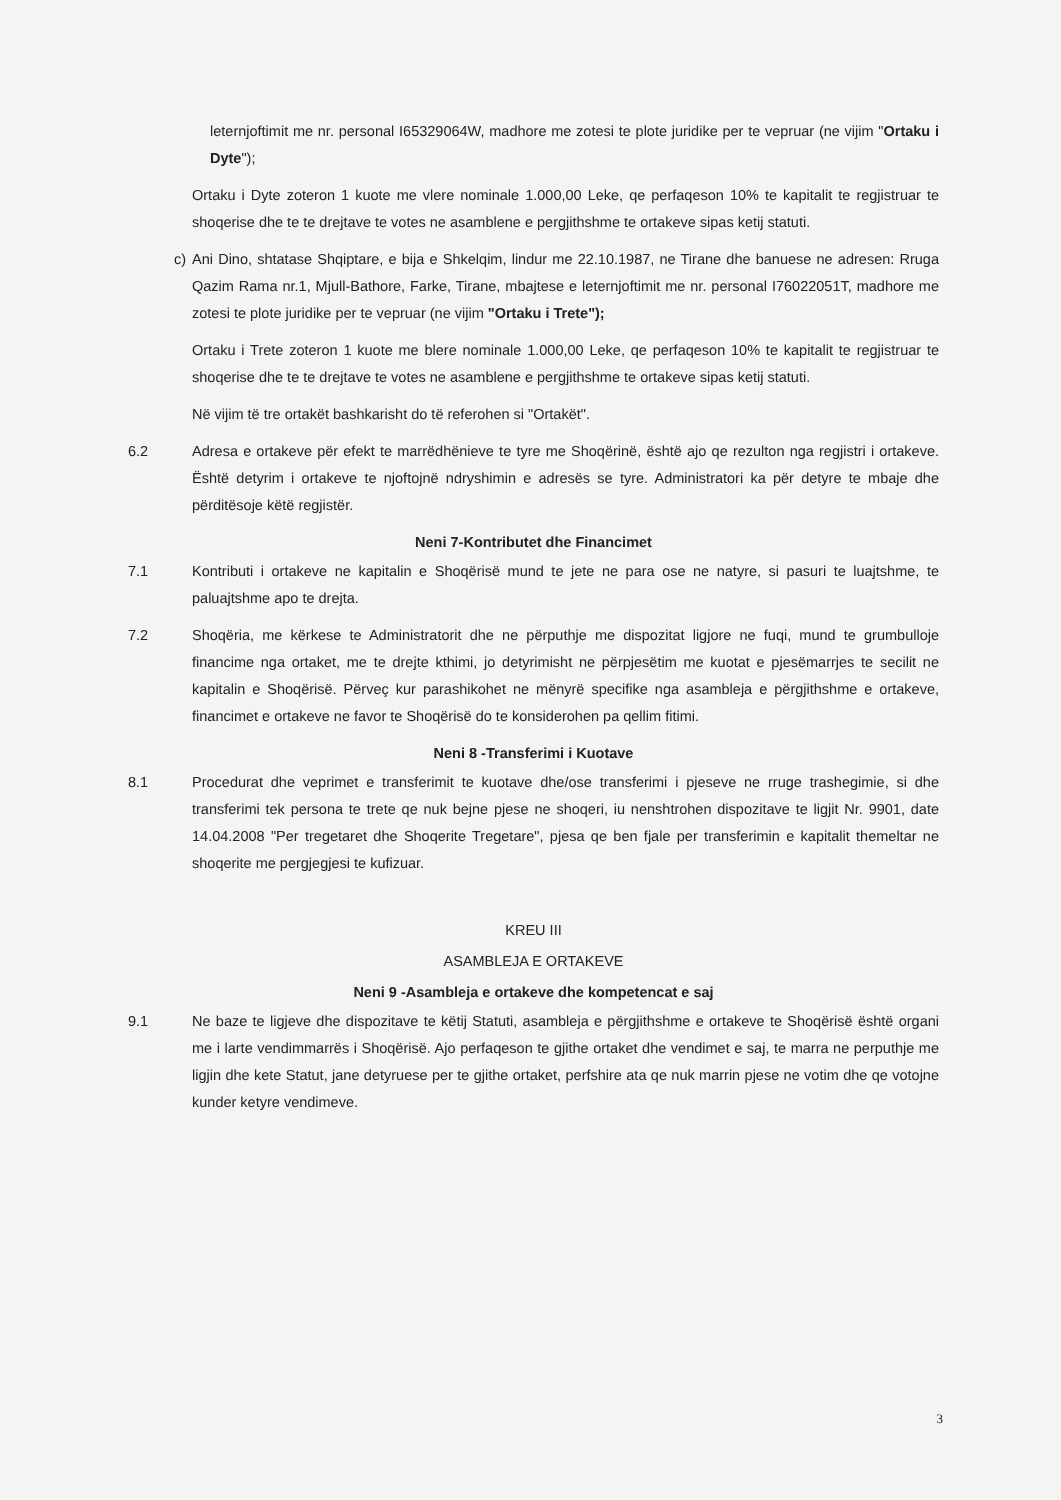leternjoftimit me nr. personal I65329064W, madhore me zotesi te plote juridike per te vepruar (ne vijim "Ortaku i Dyte");
Ortaku i Dyte zoteron 1 kuote me vlere nominale 1.000,00 Leke, qe perfaqeson 10% te kapitalit te regjistruar te shoqerise dhe te te drejtave te votes ne asamblene e pergjithshme te ortakeve sipas ketij statuti.
c) Ani Dino, shtatase Shqiptare, e bija e Shkelqim, lindur me 22.10.1987, ne Tirane dhe banuese ne adresen: Rruga Qazim Rama nr.1, Mjull-Bathore, Farke, Tirane, mbajtese e leternjoftimit me nr. personal I76022051T, madhore me zotesi te plote juridike per te vepruar (ne vijim "Ortaku i Trete");
Ortaku i Trete zoteron 1 kuote me blere nominale 1.000,00 Leke, qe perfaqeson 10% te kapitalit te regjistruar te shoqerise dhe te te drejtave te votes ne asamblene e pergjithshme te ortakeve sipas ketij statuti.
Në vijim të tre ortakët bashkarisht do të referohen si "Ortakët".
6.2 Adresa e ortakeve për efekt te marrëdhënieve te tyre me Shoqërinë, është ajo qe rezulton nga regjistri i ortakeve. Është detyrim i ortakeve te njoftojnë ndryshimin e adresës se tyre. Administratori ka për detyre te mbaje dhe përditësoje këtë regjistër.
Neni 7-Kontributet dhe Financimet
7.1 Kontributi i ortakeve ne kapitalin e Shoqërisë mund te jete ne para ose ne natyre, si pasuri te luajtshme, te paluajtshme apo te drejta.
7.2 Shoqëria, me kërkese te Administratorit dhe ne përputhje me dispozitat ligjore ne fuqi, mund te grumbulloje financime nga ortaket, me te drejte kthimi, jo detyrimisht ne përpjesëtim me kuotat e pjesëmarrjes te secilit ne kapitalin e Shoqërisë. Përveç kur parashikohet ne mënyrë specifike nga asambleja e përgjithshme e ortakeve, financimet e ortakeve ne favor te Shoqërisë do te konsiderohen pa qellim fitimi.
Neni 8 -Transferimi i Kuotave
8.1 Procedurat dhe veprimet e transferimit te kuotave dhe/ose transferimi i pjeseve ne rruge trashegimie, si dhe transferimi tek persona te trete qe nuk bejne pjese ne shoqeri, iu nenshtrohen dispozitave te ligjit Nr. 9901, date 14.04.2008 "Per tregetaret dhe Shoqerite Tregetare", pjesa qe ben fjale per transferimin e kapitalit themeltar ne shoqerite me pergjegjesi te kufizuar.
KREU III
ASAMBLEJA E ORTAKEVE
Neni 9 -Asambleja e ortakeve dhe kompetencat e saj
9.1 Ne baze te ligjeve dhe dispozitave te këtij Statuti, asambleja e përgjithshme e ortakeve te Shoqërisë është organi me i larte vendimmarrës i Shoqërisë. Ajo perfaqeson te gjithe ortaket dhe vendimet e saj, te marra ne perputhje me ligjin dhe kete Statut, jane detyruese per te gjithe ortaket, perfshire ata qe nuk marrin pjese ne votim dhe qe votojne kunder ketyre vendimeve.
3